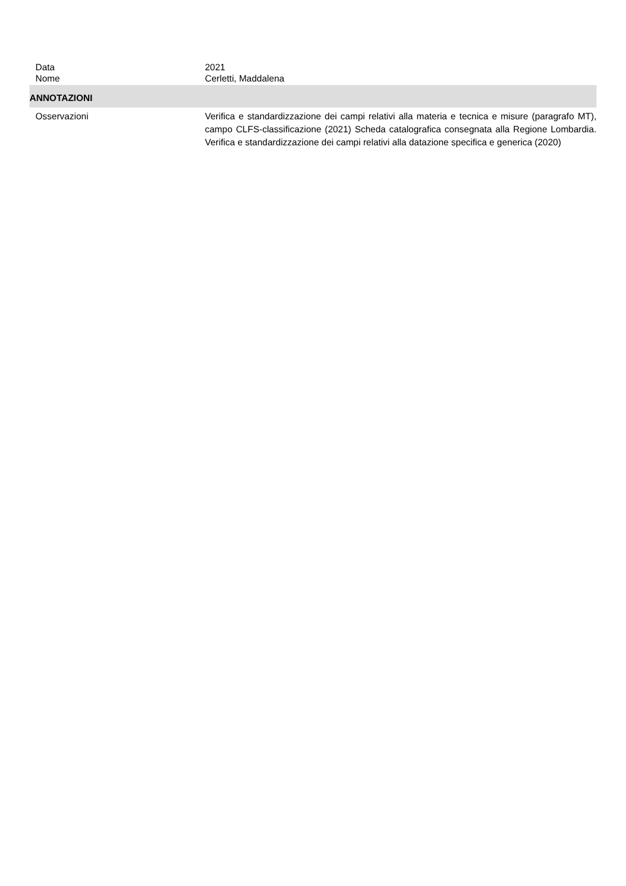Data 2021
Nome Cerletti, Maddalena
ANNOTAZIONI
Osservazioni Verifica e standardizzazione dei campi relativi alla materia e tecnica e misure (paragrafo MT), campo CLFS-classificazione (2021) Scheda catalografica consegnata alla Regione Lombardia. Verifica e standardizzazione dei campi relativi alla datazione specifica e generica (2020)